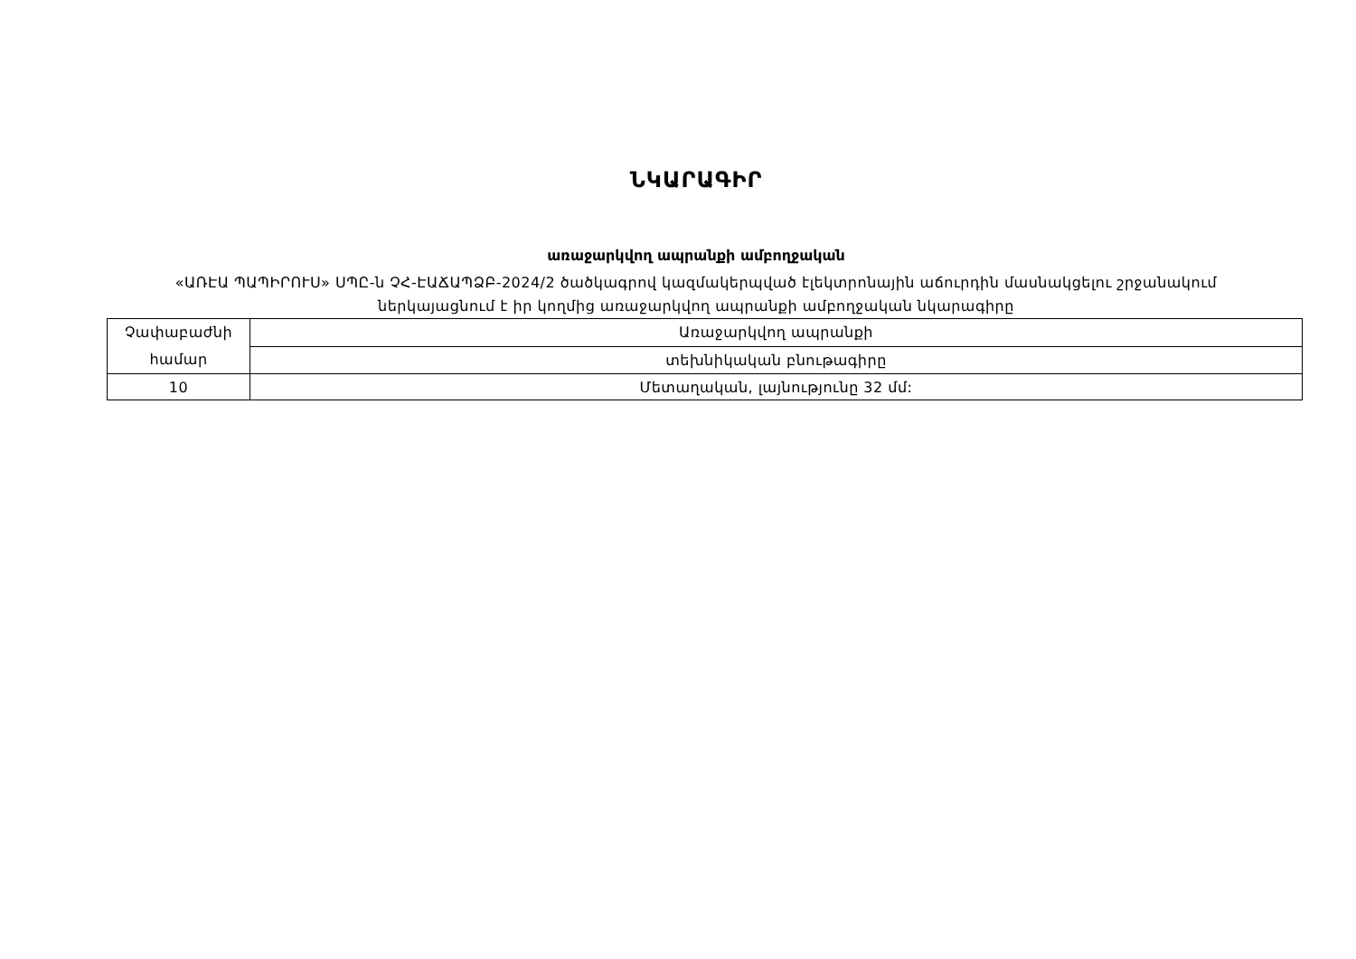ՆԿԱՐԱԳԻՐ
առաջարկվող ապրանքի ամբողջական
«ԱՌԷԱ ՊԱՊԻՐՈՒՍ» ՍՊԸ-ն ՉՀ-ԷԱՃԱՊՁԲ-2024/2 ծածկագրով կազմակերպված էլեկտրոնային աճուրդին մասնակցելու շրջանակում
ներկայացնում է իր կողմից առաջարկվող ապրանքի ամբողջական նկարագիրը
| Չափաբաժնի համար | Առաջարկվող ապրանքի |
| | տեխնիկական բնութագիրը |
| 10 | Մետաղական, լայնությունը 32 մմ: |